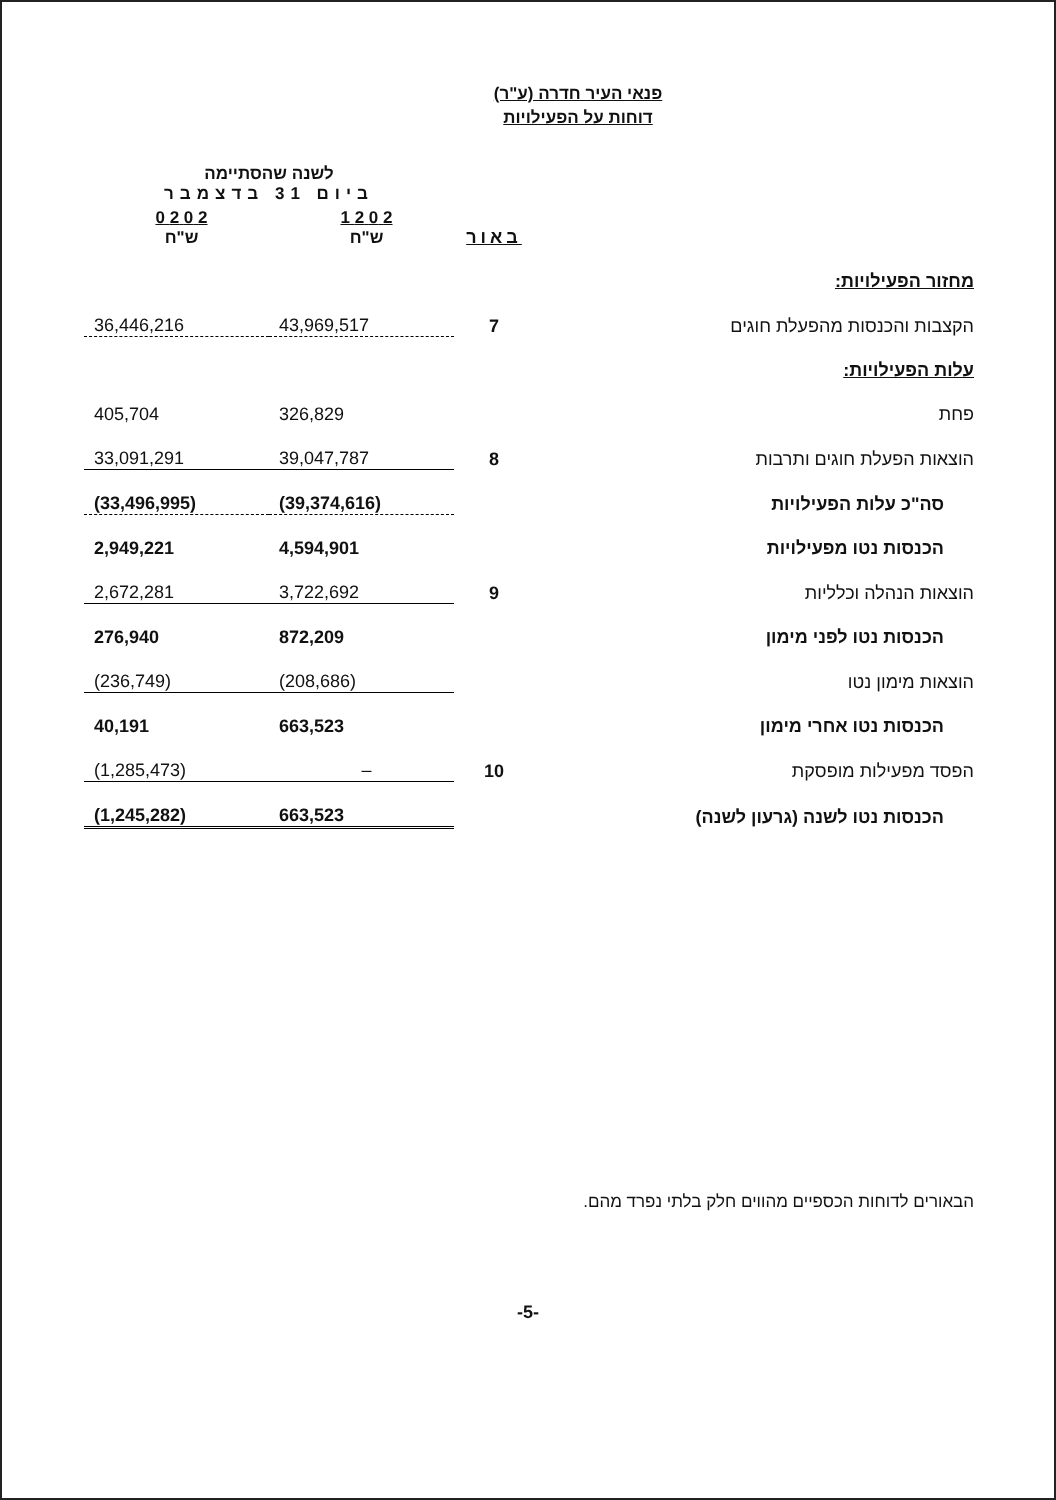פנאי העיר חדרה (ע"ר)
דוחות על הפעילויות
| | | לשנה שהסתיימה ביום 31 בדצמבר | |
| | באור | 2 0 2 1 ש"ח | 2 0 2 0 ש"ח |
| מחזור הפעילויות: | | | |
| הקצבות והכנסות מהפעלת חוגים | 7 | 43,969,517 | 36,446,216 |
| עלות הפעילויות: | | | |
| פחת | | 326,829 | 405,704 |
| הוצאות הפעלת חוגים ותרבות | 8 | 39,047,787 | 33,091,291 |
| סה"כ עלות הפעילויות | | (39,374,616) | (33,496,995) |
| הכנסות נטו מפעילויות | | 4,594,901 | 2,949,221 |
| הוצאות הנהלה וכלליות | 9 | 3,722,692 | 2,672,281 |
| הכנסות נטו לפני מימון | | 872,209 | 276,940 |
| הוצאות מימון נטו | | (208,686) | (236,749) |
| הכנסות נטו אחרי מימון | | 663,523 | 40,191 |
| הפסד מפעילות מופסקת | 10 | – | (1,285,473) |
| הכנסות נטו לשנה (גרעון לשנה) | | 663,523 | (1,245,282) |
הבאורים לדוחות הכספיים מהווים חלק בלתי נפרד מהם.
-5-